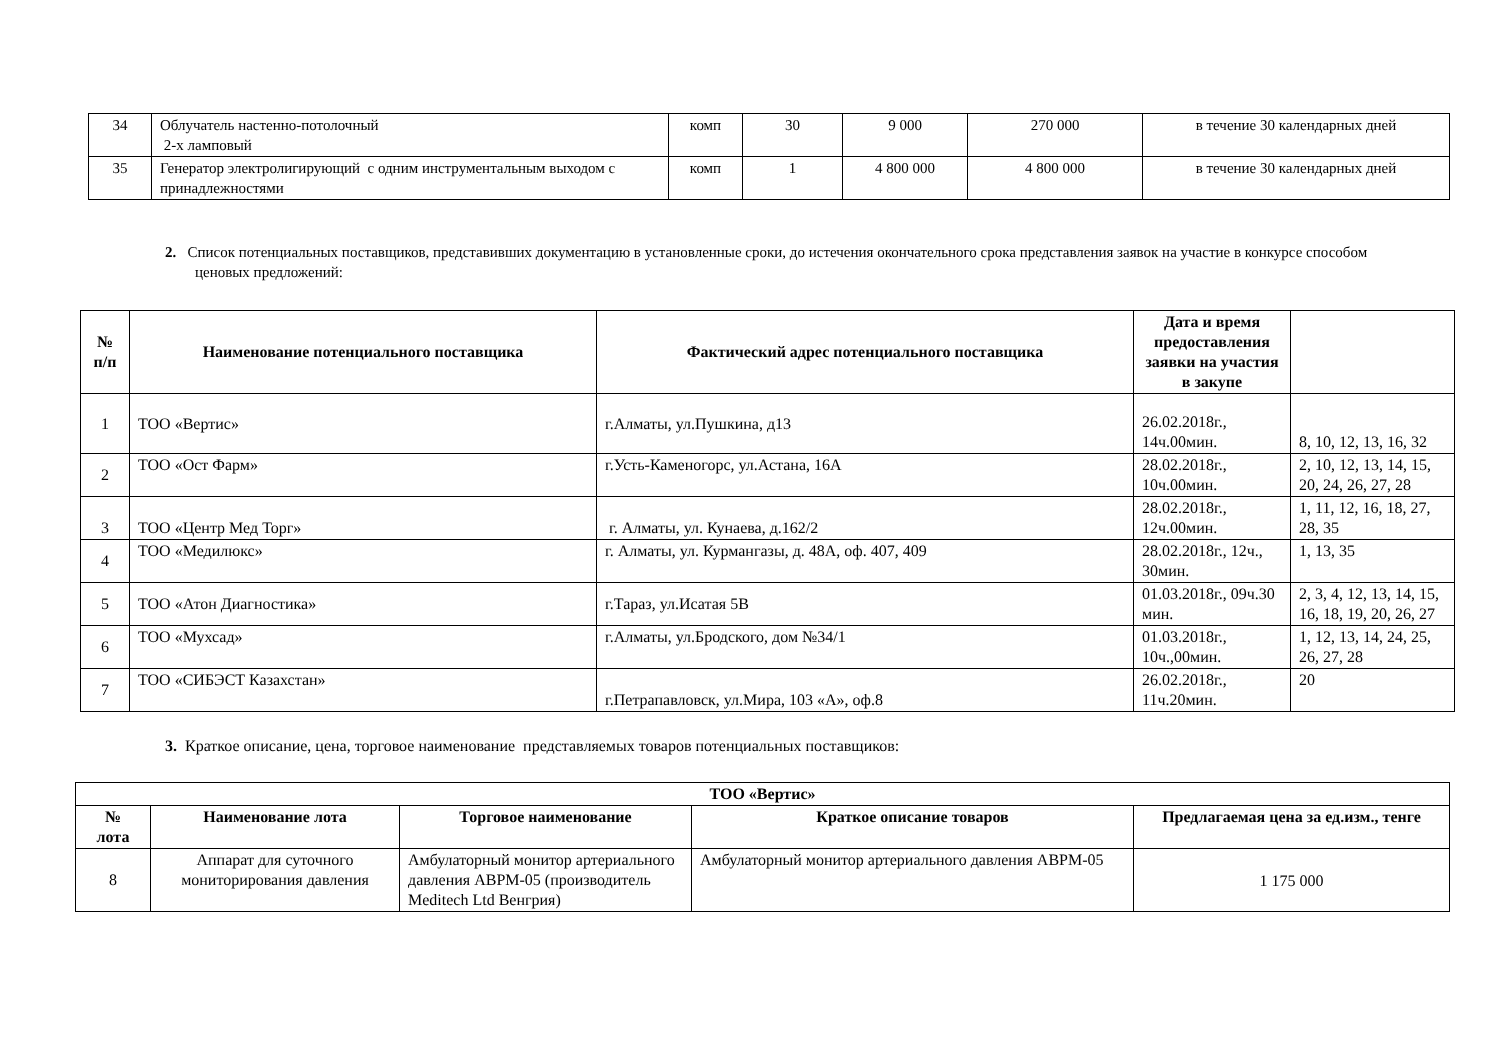| 34 | Облучатель настенно-потолочный 2-х ламповый | комп | 30 | 9 000 | 270 000 | в течение 30 календарных дней |
| 35 | Генератор электролигирующий с одним инструментальным выходом с принадлежностями | комп | 1 | 4 800 000 | 4 800 000 | в течение 30 календарных дней |
2. Список потенциальных поставщиков, представивших документацию в установленные сроки, до истечения окончательного срока представления заявок на участие в конкурсе способом ценовых предложений:
| № п/п | Наименование потенциального поставщика | Фактический адрес потенциального поставщика | Дата и время предоставления заявки на участия в закупе | |
| --- | --- | --- | --- | --- |
| 1 | ТОО «Вертис» | г.Алматы, ул.Пушкина, д13 | 26.02.2018г., 14ч.00мин. | 8, 10, 12, 13, 16, 32 |
| 2 | ТОО «Ост Фарм» | г.Усть-Каменогорс, ул.Астана, 16А | 28.02.2018г., 10ч.00мин. | 2, 10, 12, 13, 14, 15, 20, 24, 26, 27, 28 |
| 3 | ТОО «Центр Мед Торг» | г. Алматы, ул. Кунаева, д.162/2 | 28.02.2018г., 12ч.00мин. | 1, 11, 12, 16, 18, 27, 28, 35 |
| 4 | ТОО «Медилюкс» | г. Алматы, ул. Курмангазы, д. 48А, оф. 407, 409 | 28.02.2018г., 12ч., 30мин. | 1, 13, 35 |
| 5 | ТОО «Атон Диагностика» | г.Тараз, ул.Исатая 5В | 01.03.2018г., 09ч.30 мин. | 2, 3, 4, 12, 13, 14, 15, 16, 18, 19, 20, 26, 27 |
| 6 | ТОО «Мухсад» | г.Алматы, ул.Бродского, дом №34/1 | 01.03.2018г., 10ч.,00мин. | 1, 12, 13, 14, 24, 25, 26, 27, 28 |
| 7 | ТОО «СИБЭСТ Казахстан» | г.Петрапавловск, ул.Мира, 103 «А», оф.8 | 26.02.2018г., 11ч.20мин. | 20 |
3. Краткое описание, цена, торговое наименование представляемых товаров потенциальных поставщиков:
| ТОО «Вертис» | | | | |
| --- | --- | --- | --- | --- |
| № лота | Наименование лота | Торговое наименование | Краткое описание товаров | Предлагаемая цена за ед.изм., тенге |
| 8 | Аппарат для суточного мониторирования давления | Амбулаторный монитор артериального давления ABPM-05 (производитель Meditech Ltd Венгрия) | Амбулаторный монитор артериального давления ABPM-05 | 1 175 000 |